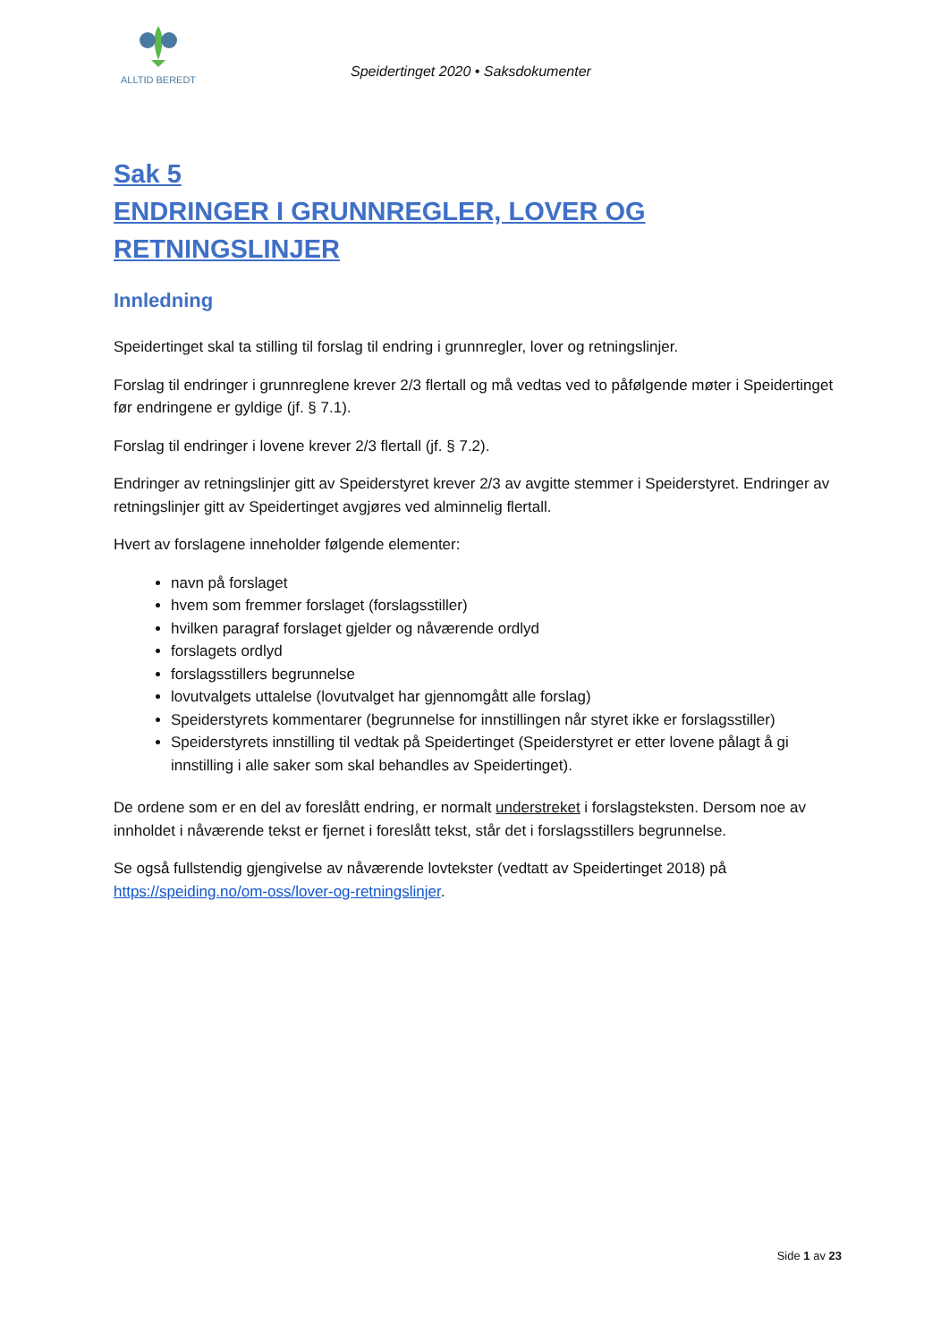ALLTID BEREDT
Speidertinget 2020 • Saksdokumenter
Sak 5
ENDRINGER I GRUNNREGLER, LOVER OG RETNINGSLINJER
Innledning
Speidertinget skal ta stilling til forslag til endring i grunnregler, lover og retningslinjer.
Forslag til endringer i grunnreglene krever 2/3 flertall og må vedtas ved to påfølgende møter i Speidertinget før endringene er gyldige (jf. § 7.1).
Forslag til endringer i lovene krever 2/3 flertall (jf. § 7.2).
Endringer av retningslinjer gitt av Speiderstyret krever 2/3 av avgitte stemmer i Speiderstyret. Endringer av retningslinjer gitt av Speidertinget avgjøres ved alminnelig flertall.
Hvert av forslagene inneholder følgende elementer:
navn på forslaget
hvem som fremmer forslaget (forslagsstiller)
hvilken paragraf forslaget gjelder og nåværende ordlyd
forslagets ordlyd
forslagsstillers begrunnelse
lovutvalgets uttalelse (lovutvalget har gjennomgått alle forslag)
Speiderstyrets kommentarer (begrunnelse for innstillingen når styret ikke er forslagsstiller)
Speiderstyrets innstilling til vedtak på Speidertinget (Speiderstyret er etter lovene pålagt å gi innstilling i alle saker som skal behandles av Speidertinget).
De ordene som er en del av foreslått endring, er normalt understreket i forslagsteksten. Dersom noe av innholdet i nåværende tekst er fjernet i foreslått tekst, står det i forslagsstillers begrunnelse.
Se også fullstendig gjengivelse av nåværende lovtekster (vedtatt av Speidertinget 2018) på https://speiding.no/om-oss/lover-og-retningslinjer.
Side 1 av 23